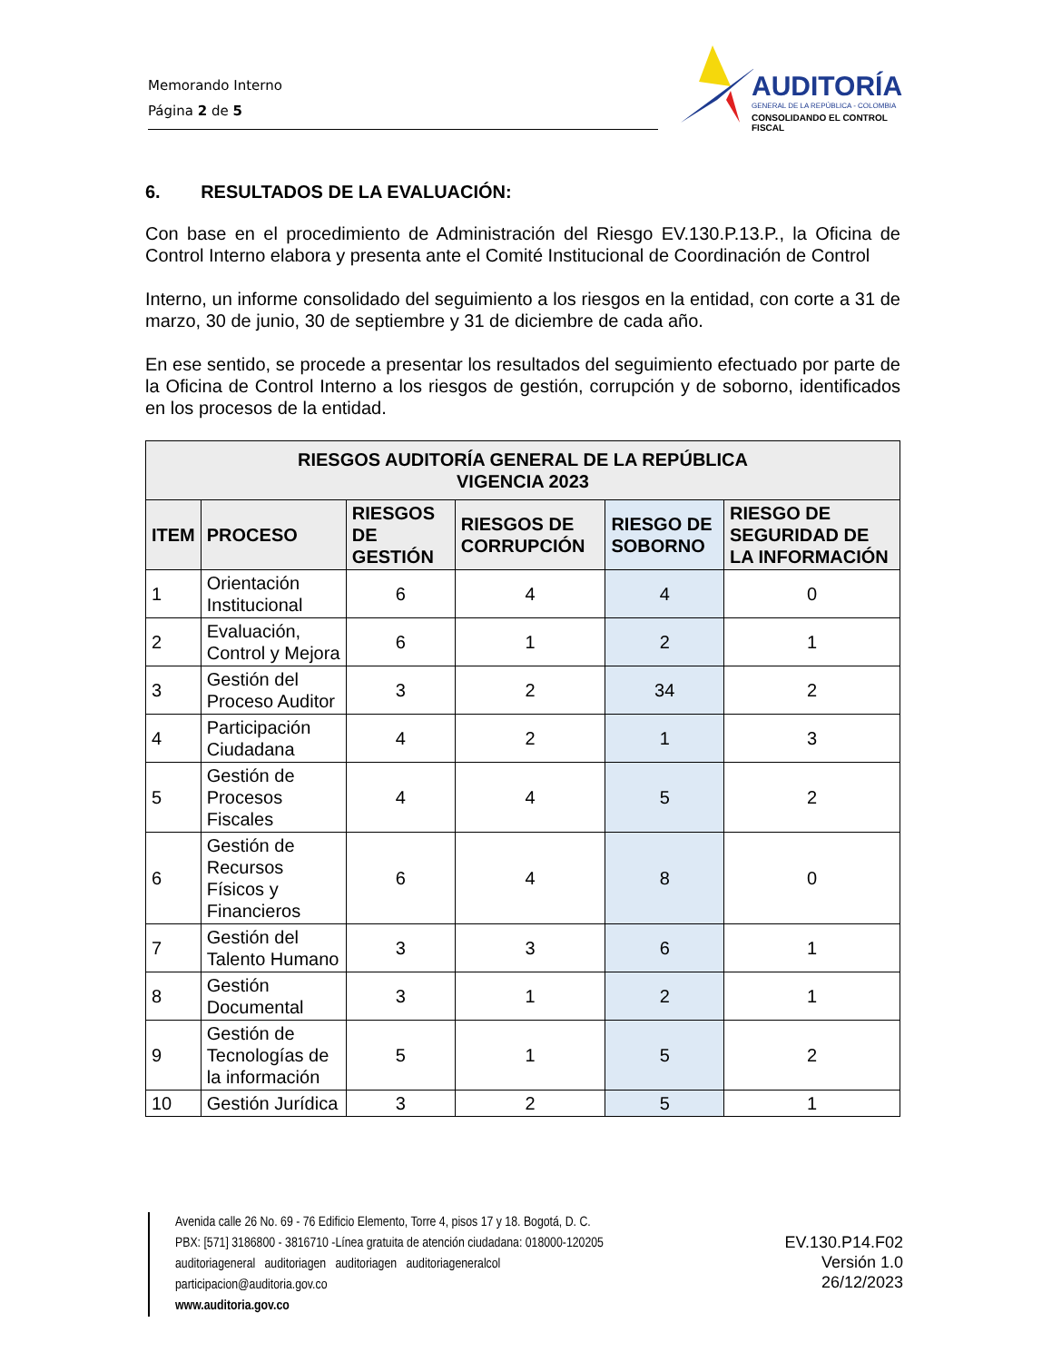Memorando Interno
Página 2 de 5
AUDITORÍA
GENERAL DE LA REPÚBLICA - COLOMBIA
CONSOLIDANDO EL CONTROL FISCAL
6. RESULTADOS DE LA EVALUACIÓN:
Con base en el procedimiento de Administración del Riesgo EV.130.P.13.P., la Oficina de Control Interno elabora y presenta ante el Comité Institucional de Coordinación de Control
Interno, un informe consolidado del seguimiento a los riesgos en la entidad, con corte a 31 de marzo, 30 de junio, 30 de septiembre y 31 de diciembre de cada año.
En ese sentido, se procede a presentar los resultados del seguimiento efectuado por parte de la Oficina de Control Interno a los riesgos de gestión, corrupción y de soborno, identificados en los procesos de la entidad.
| RIESGOS AUDITORÍA GENERAL DE LA REPÚBLICA VIGENCIA 2023 | | | | | |
| --- | --- | --- | --- | --- | --- |
| ITEM | PROCESO | RIESGOS DE GESTIÓN | RIESGOS DE CORRUPCIÓN | RIESGO DE SOBORNO | RIESGO DE SEGURIDAD DE LA INFORMACIÓN |
| 1 | Orientación Institucional | 6 | 4 | 4 | 0 |
| 2 | Evaluación, Control y Mejora | 6 | 1 | 2 | 1 |
| 3 | Gestión del Proceso Auditor | 3 | 2 | 34 | 2 |
| 4 | Participación Ciudadana | 4 | 2 | 1 | 3 |
| 5 | Gestión de Procesos Fiscales | 4 | 4 | 5 | 2 |
| 6 | Gestión de Recursos Físicos y Financieros | 6 | 4 | 8 | 0 |
| 7 | Gestión del Talento Humano | 3 | 3 | 6 | 1 |
| 8 | Gestión Documental | 3 | 1 | 2 | 1 |
| 9 | Gestión de Tecnologías de la información | 5 | 1 | 5 | 2 |
| 10 | Gestión Jurídica | 3 | 2 | 5 | 1 |
Avenida calle 26 No. 69 - 76 Edificio Elemento, Torre 4, pisos 17 y 18. Bogotá, D. C.
PBX: [571] 3186800 - 3816710 -Línea gratuita de atención ciudadana: 018000-120205
auditoriageneral auditoriagen auditoriagen auditoriageneralcol
participacion@auditoria.gov.co
www.auditoria.gov.co
EV.130.P14.F02
Versión 1.0
26/12/2023